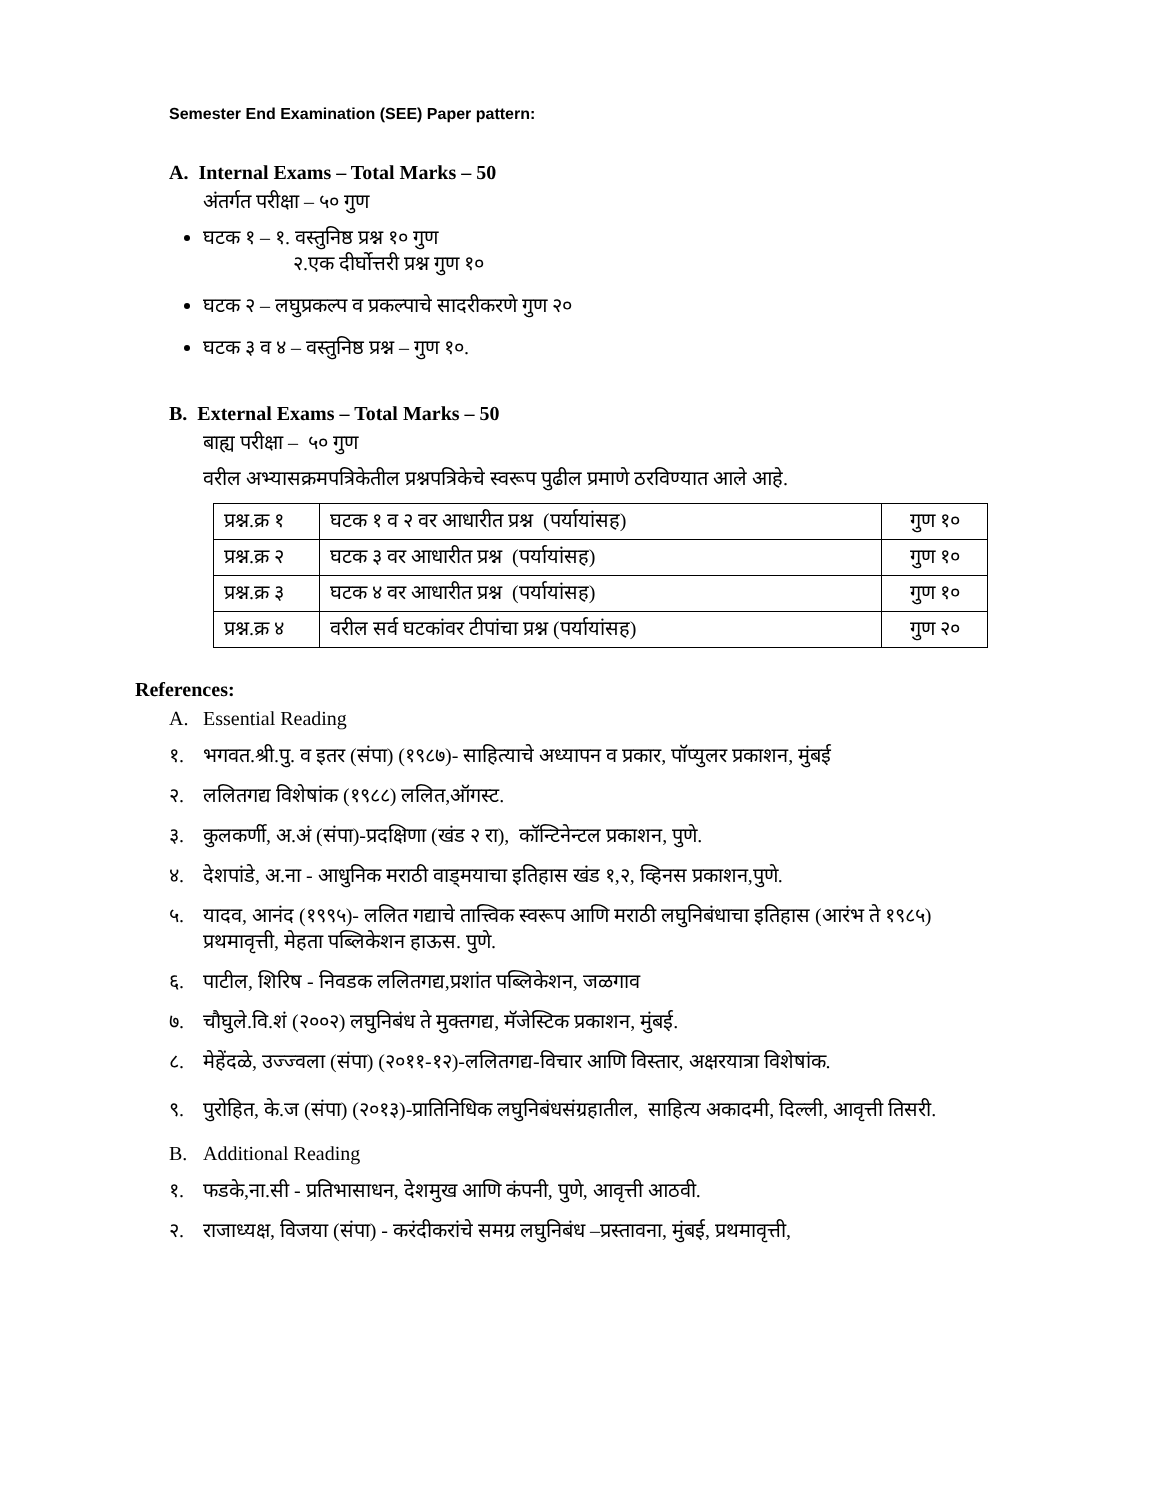Semester End Examination (SEE) Paper pattern:
A. Internal Exams – Total Marks – 50
अंतर्गत परीक्षा – ५० गुण
घटक १ – १. वस्तुनिष्ठ प्रश्न १० गुण
२.एक दीर्घोत्तरी प्रश्न गुण १०
घटक २ – लघुप्रकल्प व प्रकल्पाचे सादरीकरणे गुण २०
घटक ३ व ४ – वस्तुनिष्ठ प्रश्न – गुण १०.
B. External Exams – Total Marks – 50
बाह्य परीक्षा – ५० गुण
वरील अभ्यासक्रमपत्रिकेतील प्रश्नपत्रिकेचे स्वरूप पुढील प्रमाणे ठरविण्यात आले आहे.
| प्रश्न.क्र १ | घटक १ व २ वर आधारीत प्रश्न (पर्यायांसह) | गुण १० |
| प्रश्न.क्र २ | घटक ३ वर आधारीत प्रश्न (पर्यायांसह) | गुण १० |
| प्रश्न.क्र ३ | घटक ४ वर आधारीत प्रश्न (पर्यायांसह) | गुण १० |
| प्रश्न.क्र ४ | वरील सर्व घटकांवर टीपांचा प्रश्न (पर्यायांसह) | गुण २० |
References:
A. Essential Reading
१. भगवत.श्री.पु. व इतर (संपा) (१९८७)- साहित्याचे अध्यापन व प्रकार, पॉप्युलर प्रकाशन, मुंबई
२. ललितगद्य विशेषांक (१९८८) ललित,ऑगस्ट.
३. कुलकर्णी, अ.अं (संपा)-प्रदक्षिणा (खंड २ रा), कॉन्टिनेन्टल प्रकाशन, पुणे.
४. देशपांडे, अ.ना - आधुनिक मराठी वाड्मयाचा इतिहास खंड १,२, व्हिनस प्रकाशन,पुणे.
५. यादव, आनंद (१९९५)- ललित गद्याचे तात्त्विक स्वरूप आणि मराठी लघुनिबंधाचा इतिहास (आरंभ ते १९८५) प्रथमावृत्ती, मेहता पब्लिकेशन हाऊस. पुणे.
६. पाटील, शिरिष - निवडक ललितगद्य,प्रशांत पब्लिकेशन, जळगाव
७. चौघुले.वि.शं (२००२) लघुनिबंध ते मुक्तगद्य, मॅजेस्टिक प्रकाशन, मुंबई.
८. मेहेंदळे, उज्ज्वला (संपा) (२०११-१२)-ललितगद्य-विचार आणि विस्तार, अक्षरयात्रा विशेषांक.
९. पुरोहित, के.ज (संपा) (२०१३)-प्रातिनिधिक लघुनिबंधसंग्रहातील, साहित्य अकादमी, दिल्ली, आवृत्ती तिसरी.
B. Additional Reading
१. फडके,ना.सी - प्रतिभासाधन, देशमुख आणि कंपनी, पुणे, आवृत्ती आठवी.
२. राजाध्यक्ष, विजया (संपा) - करंदीकरांचे समग्र लघुनिबंध –प्रस्तावना, मुंबई, प्रथमावृत्ती,